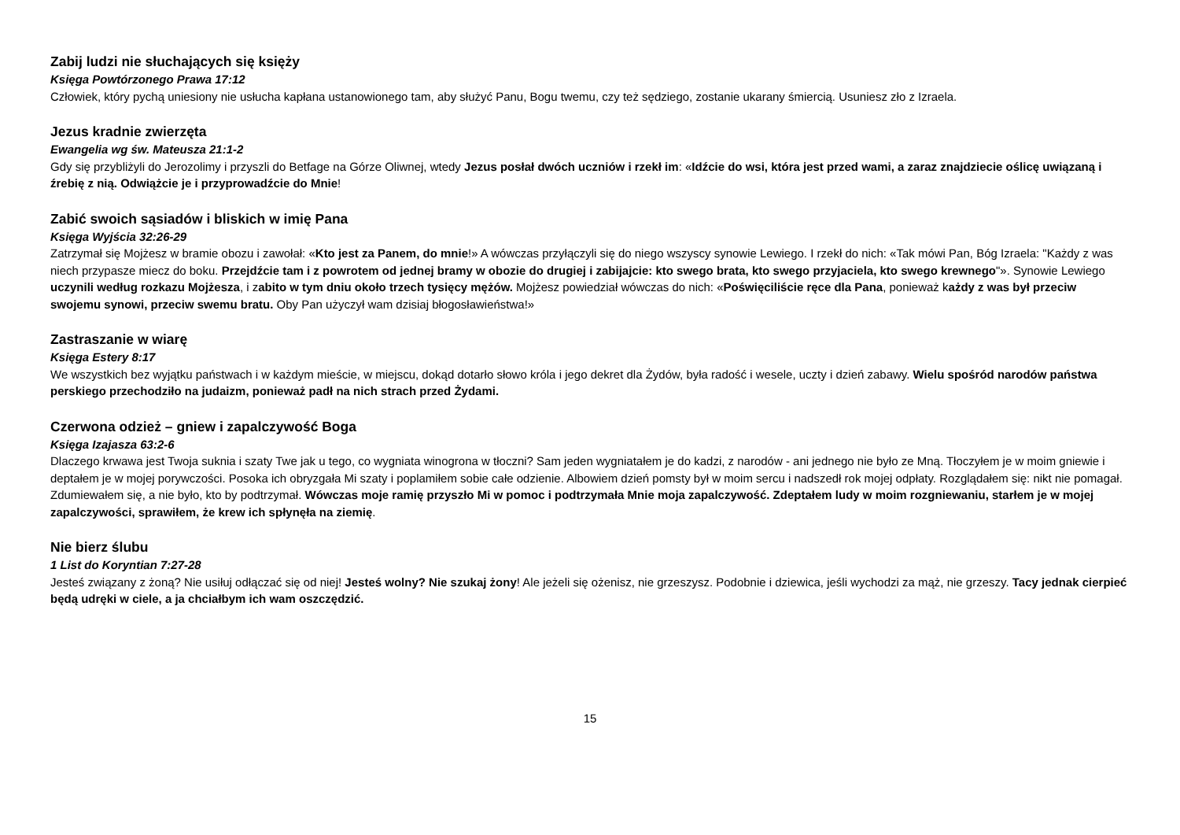Zabij ludzi nie słuchających się księży
Księga Powtórzonego Prawa 17:12
Człowiek, który pychą uniesiony nie usłucha kapłana ustanowionego tam, aby służyć Panu, Bogu twemu, czy też sędziego, zostanie ukarany śmiercią. Usuniesz zło z Izraela.
Jezus kradnie zwierzęta
Ewangelia wg św. Mateusza 21:1-2
Gdy się przybliżyli do Jerozolimy i przyszli do Betfage na Górze Oliwnej, wtedy Jezus posłał dwóch uczniów i rzekł im: «Idźcie do wsi, która jest przed wami, a zaraz znajdziecie oślicę uwiązaną i źrebię z nią. Odwiążcie je i przyprowadźcie do Mnie!
Zabić swoich sąsiadów i bliskich w imię Pana
Księga Wyjścia 32:26-29
Zatrzymał się Mojżesz w bramie obozu i zawołał: «Kto jest za Panem, do mnie!» A wówczas przyłączyli się do niego wszyscy synowie Lewiego. I rzekł do nich: «Tak mówi Pan, Bóg Izraela: "Każdy z was niech przypasze miecz do boku. Przejdźcie tam i z powrotem od jednej bramy w obozie do drugiej i zabijajcie: kto swego brata, kto swego przyjaciela, kto swego krewnego"». Synowie Lewiego uczynili według rozkazu Mojżesza, i zabito w tym dniu około trzech tysięcy mężów. Mojżesz powiedział wówczas do nich: «Poświęciliście ręce dla Pana, ponieważ każdy z was był przeciw swojemu synowi, przeciw swemu bratu. Oby Pan użyczył wam dzisiaj błogosławieństwa!»
Zastraszanie w wiarę
Księga Estery 8:17
We wszystkich bez wyjątku państwach i w każdym mieście, w miejscu, dokąd dotarło słowo króla i jego dekret dla Żydów, była radość i wesele, uczty i dzień zabawy. Wielu spośród narodów państwa perskiego przechodziło na judaizm, ponieważ padł na nich strach przed Żydami.
Czerwona odzież – gniew i zapalczywość Boga
Księga Izajasza 63:2-6
Dlaczego krwawa jest Twoja suknia i szaty Twe jak u tego, co wygniata winogrona w tłoczni? Sam jeden wygniatałem je do kadzi, z narodów - ani jednego nie było ze Mną. Tłoczyłem je w moim gniewie i deptałem je w mojej porywczości. Posoka ich obryzgała Mi szaty i poplamiłem sobie całe odzienie. Albowiem dzień pomsty był w moim sercu i nadszedł rok mojej odpłaty. Rozglądałem się: nikt nie pomagał. Zdumiewałem się, a nie było, kto by podtrzymał. Wówczas moje ramię przyszło Mi w pomoc i podtrzymała Mnie moja zapalczywość. Zdeptałem ludy w moim rozgniewaniu, starłem je w mojej zapalczywości, sprawiłem, że krew ich spłynęła na ziemię.
Nie bierz ślubu
1 List do Koryntian 7:27-28
Jesteś związany z żoną? Nie usiłuj odłączać się od niej! Jesteś wolny? Nie szukaj żony! Ale jeżeli się ożenisz, nie grzeszysz. Podobnie i dziewica, jeśli wychodzi za mąż, nie grzeszy. Tacy jednak cierpieć będą udręki w ciele, a ja chciałbym ich wam oszczędzić.
15